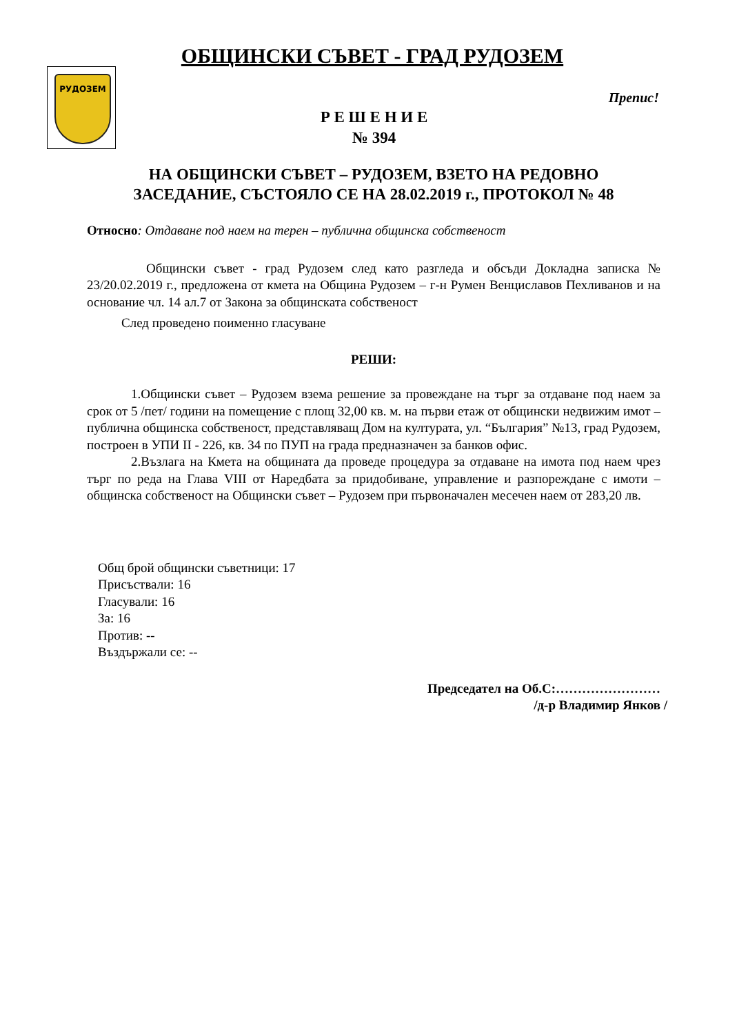РУДОЗЕМ
ОБЩИНСКИ СЪВЕТ - ГРАД РУДОЗЕМ
Препис!
Р Е Ш Е Н И Е
№ 394
НА ОБЩИНСКИ СЪВЕТ – РУДОЗЕМ, ВЗЕТО НА РЕДОВНО
ЗАСЕДАНИЕ, СЪСТОЯЛО СЕ НА 28.02.2019 г., ПРОТОКОЛ № 48
Относно: Отдаване под наем на терен – публична общинска собственост
Общински съвет - град Рудозем след като разгледа и обсъди Докладна записка № 23/20.02.2019 г., предложена от кмета на Община Рудозем – г-н Румен Венциславов Пехливанов и на основание чл. 14 ал.7 от Закона за общинската собственост
След проведено поименно гласуване
РЕШИ:
1.Общински съвет – Рудозем взема решение за провеждане на търг за отдаване под наем за срок от 5 /пет/ години на помещение с площ 32,00 кв. м. на първи етаж от общински недвижим имот – публична общинска собственост, представляващ Дом на културата, ул. “България” №13, град Рудозем, построен в УПИ II - 226, кв. 34 по ПУП на града предназначен за банков офис.
2.Възлага на Кмета на общината да проведе процедура за отдаване на имота под наем чрез търг по реда на Глава VIII от Наредбата за придобиване, управление и разпореждане с имоти – общинска собственост на Общински съвет – Рудозем при първоначален месечен наем от 283,20 лв.
Общ брой общински съветници: 17
Присъствали: 16
Гласували: 16
За: 16
Против: --
Въздържали се: --
Председател на Об.С:……………………
/д-р Владимир Янков /